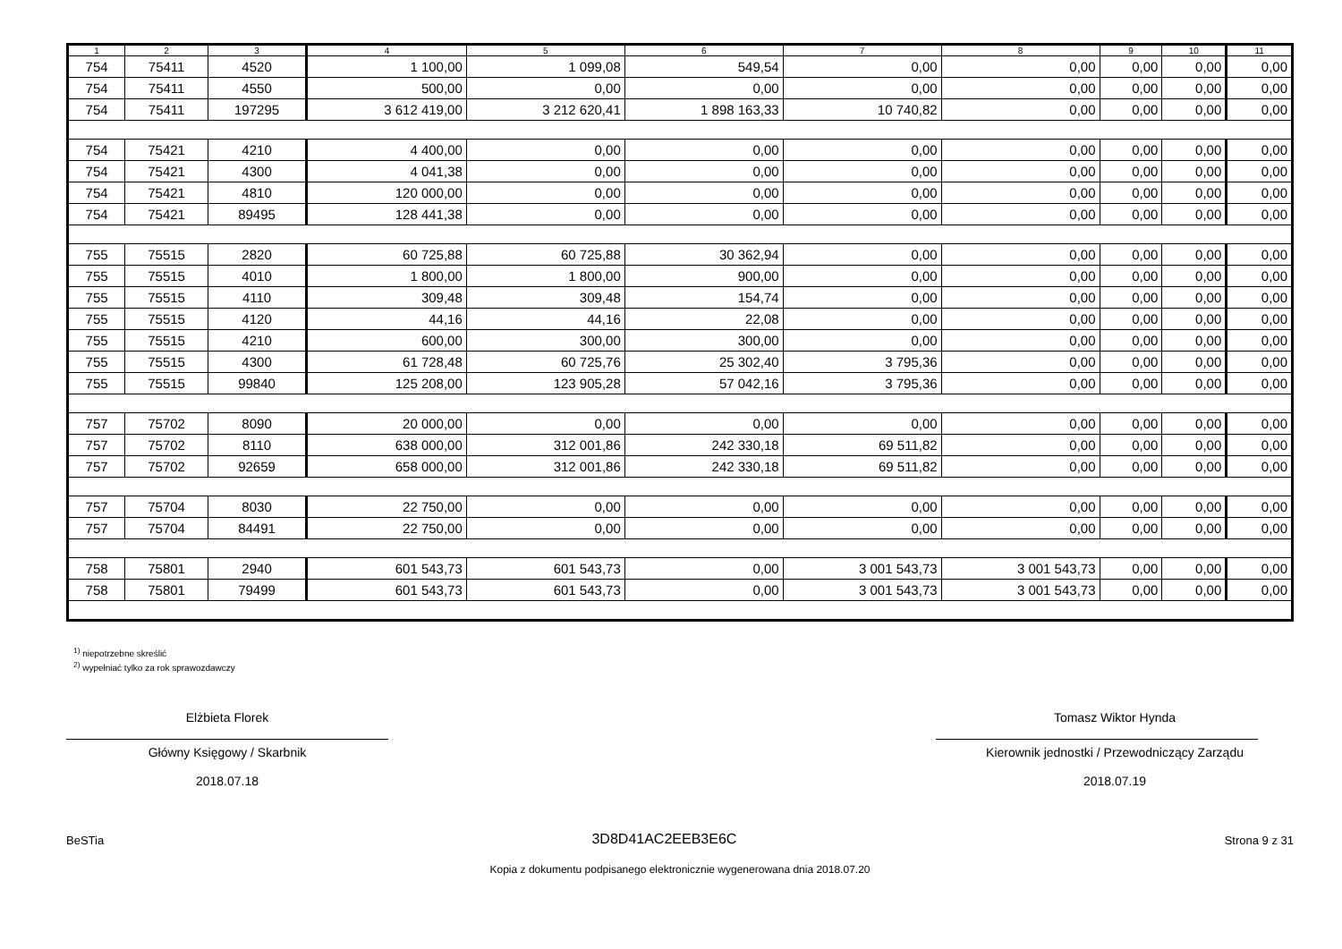| 1 | 2 | 3 | 4 | 5 | 6 | 7 | 8 | 9 | 10 | 11 |
| --- | --- | --- | --- | --- | --- | --- | --- | --- | --- | --- |
| 754 | 75411 | 4520 | 1 100,00 | 1 099,08 | 549,54 | 0,00 | 0,00 | 0,00 | 0,00 | 0,00 |
| 754 | 75411 | 4550 | 500,00 | 0,00 | 0,00 | 0,00 | 0,00 | 0,00 | 0,00 | 0,00 |
| 754 | 75411 | 197295 | 3 612 419,00 | 3 212 620,41 | 1 898 163,33 | 10 740,82 | 0,00 | 0,00 | 0,00 | 0,00 |
| 754 | 75421 | 4210 | 4 400,00 | 0,00 | 0,00 | 0,00 | 0,00 | 0,00 | 0,00 | 0,00 |
| 754 | 75421 | 4300 | 4 041,38 | 0,00 | 0,00 | 0,00 | 0,00 | 0,00 | 0,00 | 0,00 |
| 754 | 75421 | 4810 | 120 000,00 | 0,00 | 0,00 | 0,00 | 0,00 | 0,00 | 0,00 | 0,00 |
| 754 | 75421 | 89495 | 128 441,38 | 0,00 | 0,00 | 0,00 | 0,00 | 0,00 | 0,00 | 0,00 |
| 755 | 75515 | 2820 | 60 725,88 | 60 725,88 | 30 362,94 | 0,00 | 0,00 | 0,00 | 0,00 | 0,00 |
| 755 | 75515 | 4010 | 1 800,00 | 1 800,00 | 900,00 | 0,00 | 0,00 | 0,00 | 0,00 | 0,00 |
| 755 | 75515 | 4110 | 309,48 | 309,48 | 154,74 | 0,00 | 0,00 | 0,00 | 0,00 | 0,00 |
| 755 | 75515 | 4120 | 44,16 | 44,16 | 22,08 | 0,00 | 0,00 | 0,00 | 0,00 | 0,00 |
| 755 | 75515 | 4210 | 600,00 | 300,00 | 300,00 | 0,00 | 0,00 | 0,00 | 0,00 | 0,00 |
| 755 | 75515 | 4300 | 61 728,48 | 60 725,76 | 25 302,40 | 3 795,36 | 0,00 | 0,00 | 0,00 | 0,00 |
| 755 | 75515 | 99840 | 125 208,00 | 123 905,28 | 57 042,16 | 3 795,36 | 0,00 | 0,00 | 0,00 | 0,00 |
| 757 | 75702 | 8090 | 20 000,00 | 0,00 | 0,00 | 0,00 | 0,00 | 0,00 | 0,00 | 0,00 |
| 757 | 75702 | 8110 | 638 000,00 | 312 001,86 | 242 330,18 | 69 511,82 | 0,00 | 0,00 | 0,00 | 0,00 |
| 757 | 75702 | 92659 | 658 000,00 | 312 001,86 | 242 330,18 | 69 511,82 | 0,00 | 0,00 | 0,00 | 0,00 |
| 757 | 75704 | 8030 | 22 750,00 | 0,00 | 0,00 | 0,00 | 0,00 | 0,00 | 0,00 | 0,00 |
| 757 | 75704 | 84491 | 22 750,00 | 0,00 | 0,00 | 0,00 | 0,00 | 0,00 | 0,00 | 0,00 |
| 758 | 75801 | 2940 | 601 543,73 | 601 543,73 | 0,00 | 3 001 543,73 | 3 001 543,73 | 0,00 | 0,00 | 0,00 |
| 758 | 75801 | 79499 | 601 543,73 | 601 543,73 | 0,00 | 3 001 543,73 | 3 001 543,73 | 0,00 | 0,00 | 0,00 |
<sup>1)</sup> niepotrzebne skreślić
<sup>2)</sup> wypełniać tylko za rok sprawozdawczy
Elżbieta Florek
Główny Księgowy / Skarbnik
2018.07.18
Tomasz Wiktor Hynda
Kierownik jednostki / Przewodniczący Zarządu
2018.07.19
BeSTia 3D8D41AC2EEB3E6C Strona 9 z 31
Kopia z dokumentu podpisanego elektronicznie wygenerowana dnia 2018.07.20